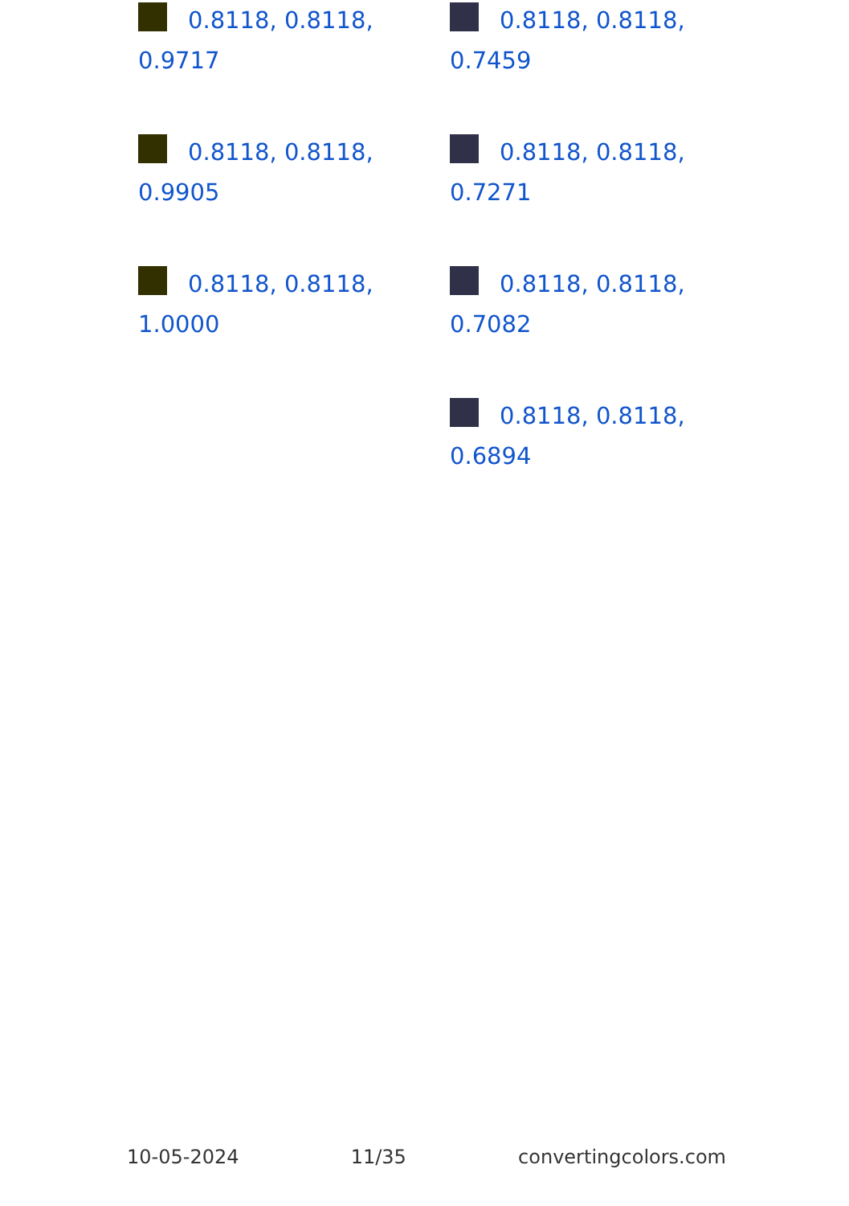0.8118, 0.8118, 0.9717
0.8118, 0.8118, 0.9905
0.8118, 0.8118, 1.0000
0.8118, 0.8118, 0.7459
0.8118, 0.8118, 0.7271
0.8118, 0.8118, 0.7082
0.8118, 0.8118, 0.6894
10-05-2024 11/35 convertingcolors.com